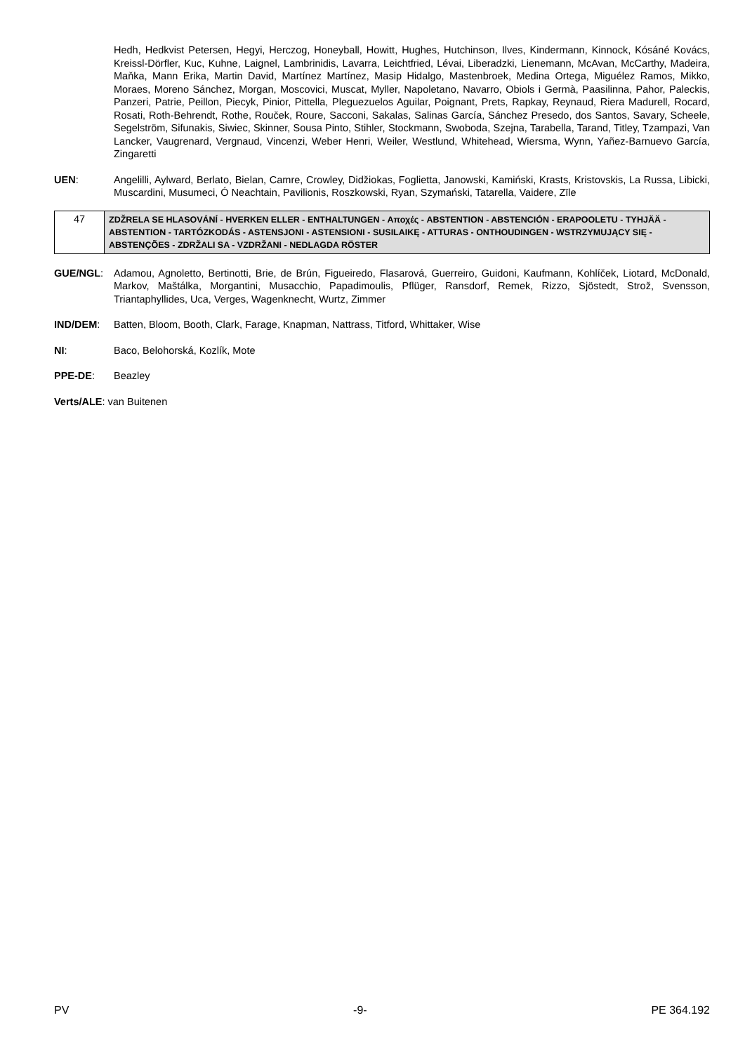Hedh, Hedkvist Petersen, Hegyi, Herczog, Honeyball, Howitt, Hughes, Hutchinson, Ilves, Kindermann, Kinnock, Kósáné Kovács, Kreissl-Dörfler, Kuc, Kuhne, Laignel, Lambrinidis, Lavarra, Leichtfried, Lévai, Liberadzki, Lienemann, McAvan, McCarthy, Madeira, Maňka, Mann Erika, Martin David, Martínez Martínez, Masip Hidalgo, Mastenbroek, Medina Ortega, Miguélez Ramos, Mikko, Moraes, Moreno Sánchez, Morgan, Moscovici, Muscat, Myller, Napoletano, Navarro, Obiols i Germà, Paasilinna, Pahor, Paleckis, Panzeri, Patrie, Peillon, Piecyk, Pinior, Pittella, Pleguezuelos Aguilar, Poignant, Prets, Rapkay, Reynaud, Riera Madurell, Rocard, Rosati, Roth-Behrendt, Rothe, Rouček, Roure, Sacconi, Sakalas, Salinas García, Sánchez Presedo, dos Santos, Savary, Scheele, Segelström, Sifunakis, Siwiec, Skinner, Sousa Pinto, Stihler, Stockmann, Swoboda, Szejna, Tarabella, Tarand, Titley, Tzampazi, Van Lancker, Vaugrenard, Vergnaud, Vincenzi, Weber Henri, Weiler, Westlund, Whitehead, Wiersma, Wynn, Yañez-Barnuevo García, Zingaretti
UEN: Angelilli, Aylward, Berlato, Bielan, Camre, Crowley, Didžiokas, Foglietta, Janowski, Kamiński, Krasts, Kristovskis, La Russa, Libicki, Muscardini, Musumeci, Ó Neachtain, Pavilionis, Roszkowski, Ryan, Szymański, Tatarella, Vaidere, Zīle
| 47 | ZDŽRELA SE HLASOVÁNÍ - HVERKEN ELLER - ENTHALTUNGEN - Αποχές - ABSTENTION - ABSTENCIÓN - ERAPOOLETU - TYHJÄÄ - ABSTENTION - TARTÓZKODÁS - ASTENSJONI - ASTENSIONI - SUSILAIKĘ - ATTURAS - ONTHOUDINGEN - WSTRZYMUJĄCY SIĘ - ABSTENÇÕES - ZDRŽALI SA - VZDRŽANI - NEDLAGDA RÖSTER |
GUE/NGL: Adamou, Agnoletto, Bertinotti, Brie, de Brún, Figueiredo, Flasarová, Guerreiro, Guidoni, Kaufmann, Kohlíček, Liotard, McDonald, Markov, Maštálka, Morgantini, Musacchio, Papadimoulis, Pflüger, Ransdorf, Remek, Rizzo, Sjöstedt, Strož, Svensson, Triantaphyllides, Uca, Verges, Wagenknecht, Wurtz, Zimmer
IND/DEM: Batten, Bloom, Booth, Clark, Farage, Knapman, Nattrass, Titford, Whittaker, Wise
NI: Baco, Belohorská, Kozlík, Mote
PPE-DE: Beazley
Verts/ALE: van Buitenen
PV -9- PE 364.192